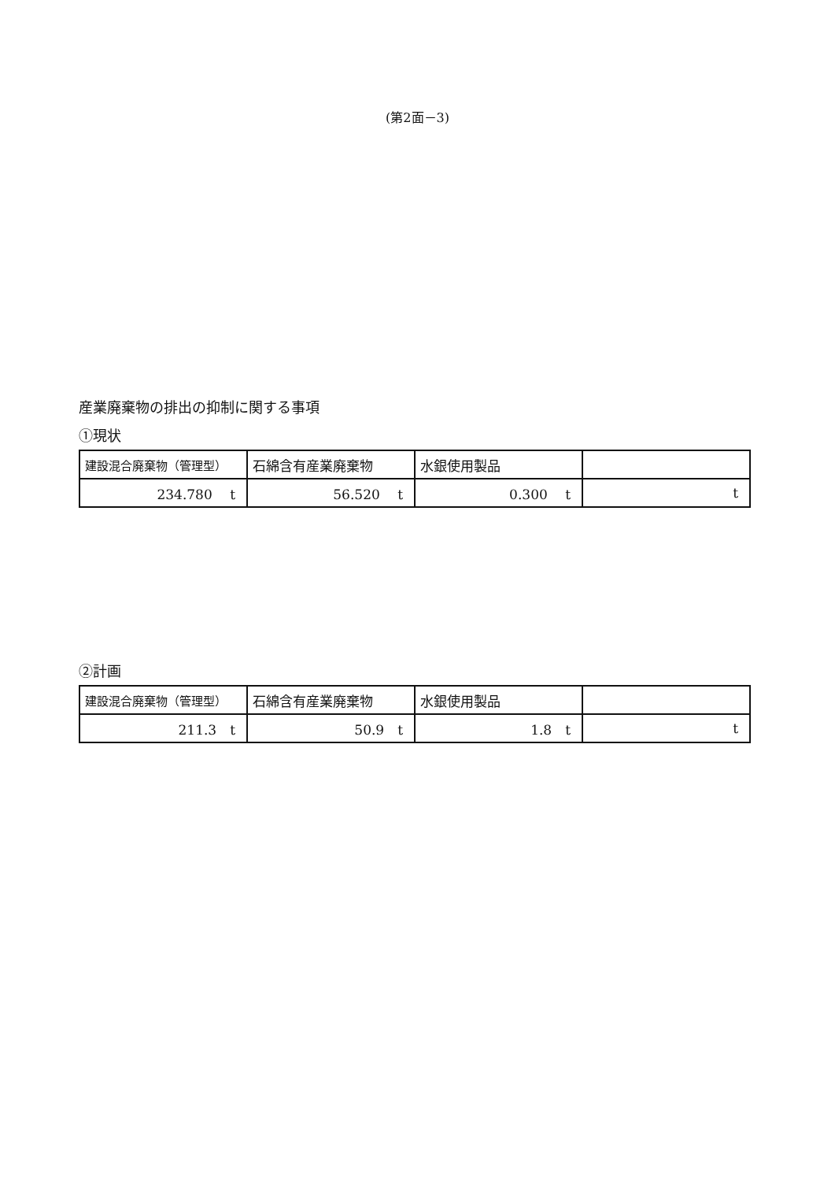(第2面－3)
産業廃棄物の排出の抑制に関する事項
①現状
| 建設混合廃棄物（管理型） | 石綿含有産業廃棄物 | 水銀使用製品 | |
| 234.780 t | 56.520 t | 0.300 t | t |
②計画
| 建設混合廃棄物（管理型） | 石綿含有産業廃棄物 | 水銀使用製品 | |
| 211.3 t | 50.9 t | 1.8 t | t |